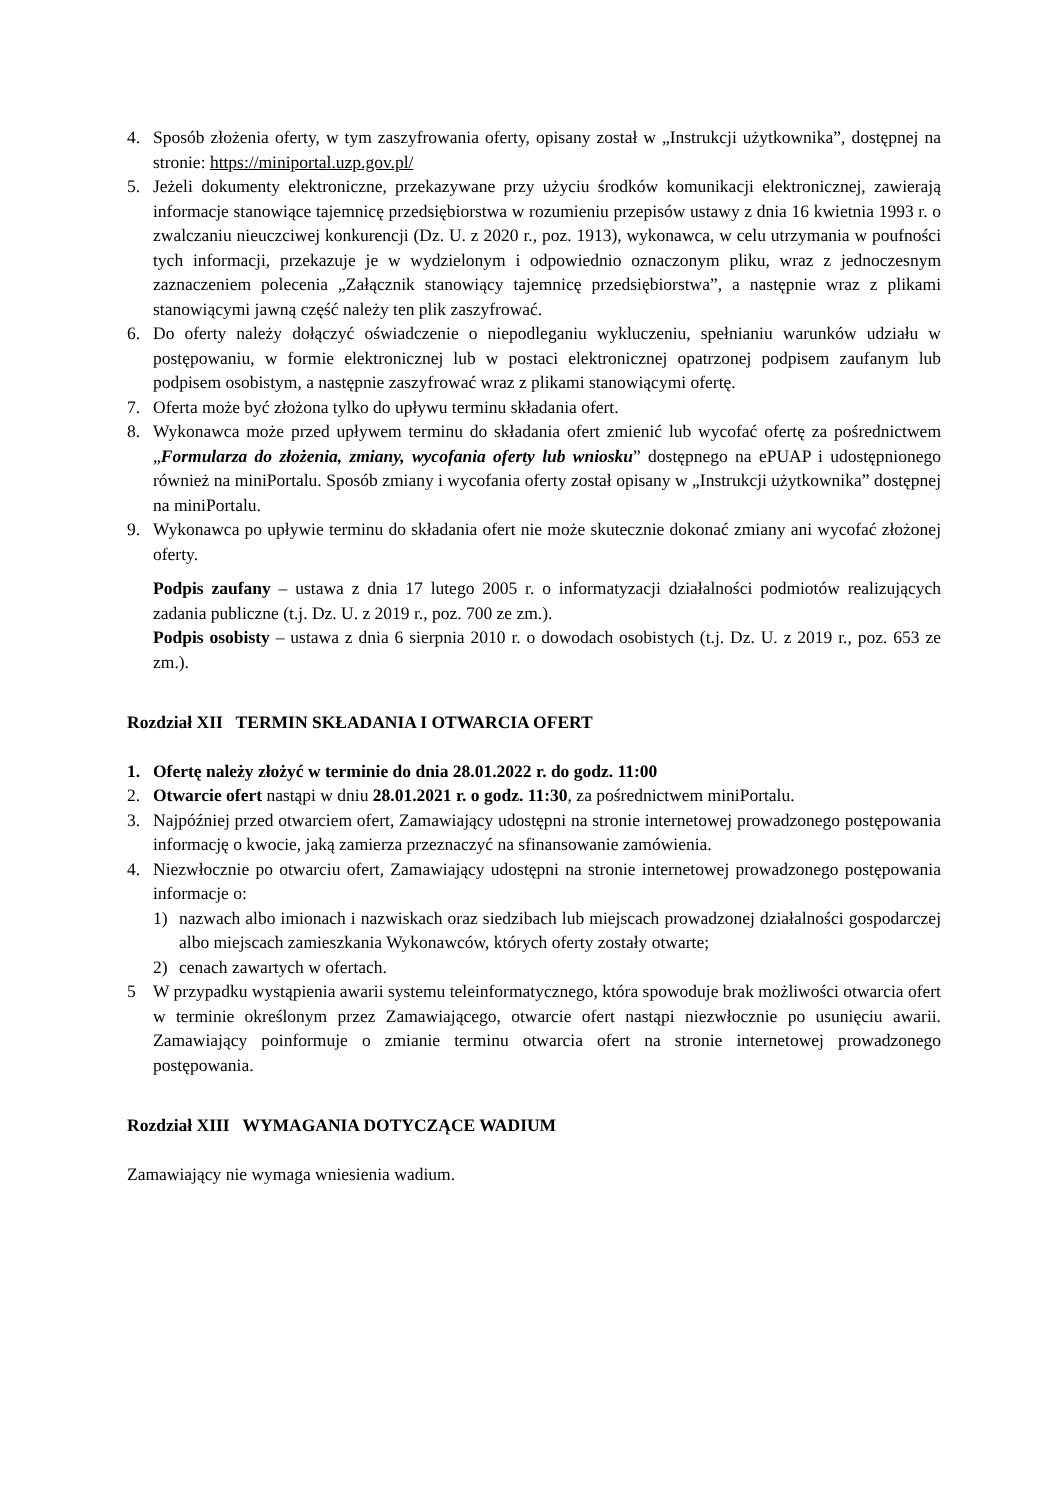4. Sposób złożenia oferty, w tym zaszyfrowania oferty, opisany został w „Instrukcji użytkownika”, dostępnej na stronie: https://miniportal.uzp.gov.pl/
5. Jeżeli dokumenty elektroniczne, przekazywane przy użyciu środków komunikacji elektronicznej, zawierają informacje stanowiące tajemnicę przedsiębiorstwa w rozumieniu przepisów ustawy z dnia 16 kwietnia 1993 r. o zwalczaniu nieuczciwej konkurencji (Dz. U. z 2020 r., poz. 1913), wykonawca, w celu utrzymania w poufności tych informacji, przekazuje je w wydzielonym i odpowiednio oznaczonym pliku, wraz z jednoczesnym zaznaczeniem polecenia „Załącznik stanowiący tajemnicę przedsiębiorstwa”, a następnie wraz z plikami stanowiącymi jawną część należy ten plik zaszyfrować.
6. Do oferty należy dołączyć oświadczenie o niepodleganiu wykluczeniu, spełnianiu warunków udziału w postępowaniu, w formie elektronicznej lub w postaci elektronicznej opatrzonej podpisem zaufanym lub podpisem osobistym, a następnie zaszyfrować wraz z plikami stanowiącymi ofertę.
7. Oferta może być złożona tylko do upływu terminu składania ofert.
8. Wykonawca może przed upływem terminu do składania ofert zmienić lub wycofać ofertę za pośrednictwem „Formularza do złożenia, zmiany, wycofania oferty lub wniosku” dostępnego na ePUAP i udostępnionego również na miniPortalu. Sposób zmiany i wycofania oferty został opisany w „Instrukcji użytkownika” dostępnej na miniPortalu.
9. Wykonawca po upływie terminu do składania ofert nie może skutecznie dokonać zmiany ani wycofać złożonej oferty.
Podpis zaufany – ustawa z dnia 17 lutego 2005 r. o informatyzacji działalności podmiotów realizujących zadania publiczne (t.j. Dz. U. z 2019 r., poz. 700 ze zm.).
Podpis osobisty – ustawa z dnia 6 sierpnia 2010 r. o dowodach osobistych (t.j. Dz. U. z 2019 r., poz. 653 ze zm.).
Rozdział XII TERMIN SKŁADANIA I OTWARCIA OFERT
1. Ofertę należy złożyć w terminie do dnia 28.01.2022 r. do godz. 11:00
2. Otwarcie ofert nastąpi w dniu 28.01.2021 r. o godz. 11:30, za pośrednictwem miniPortalu.
3. Najpóźniej przed otwarciem ofert, Zamawiający udostępni na stronie internetowej prowadzonego postępowania informację o kwocie, jaką zamierza przeznaczyć na sfinansowanie zamówienia.
4. Niezwłocznie po otwarciu ofert, Zamawiający udostępni na stronie internetowej prowadzonego postępowania informacje o:
1) nazwach albo imionach i nazwiskach oraz siedzibach lub miejscach prowadzonej działalności gospodarczej albo miejscach zamieszkania Wykonawców, których oferty zostały otwarte;
2) cenach zawartych w ofertach.
5 W przypadku wystąpienia awarii systemu teleinformatycznego, która spowoduje brak możliwości otwarcia ofert w terminie określonym przez Zamawiającego, otwarcie ofert nastąpi niezwłocznie po usunięciu awarii. Zamawiający poinformuje o zmianie terminu otwarcia ofert na stronie internetowej prowadzonego postępowania.
Rozdział XIII WYMAGANIA DOTYCZĄCE WADIUM
Zamawiający nie wymaga wniesienia wadium.